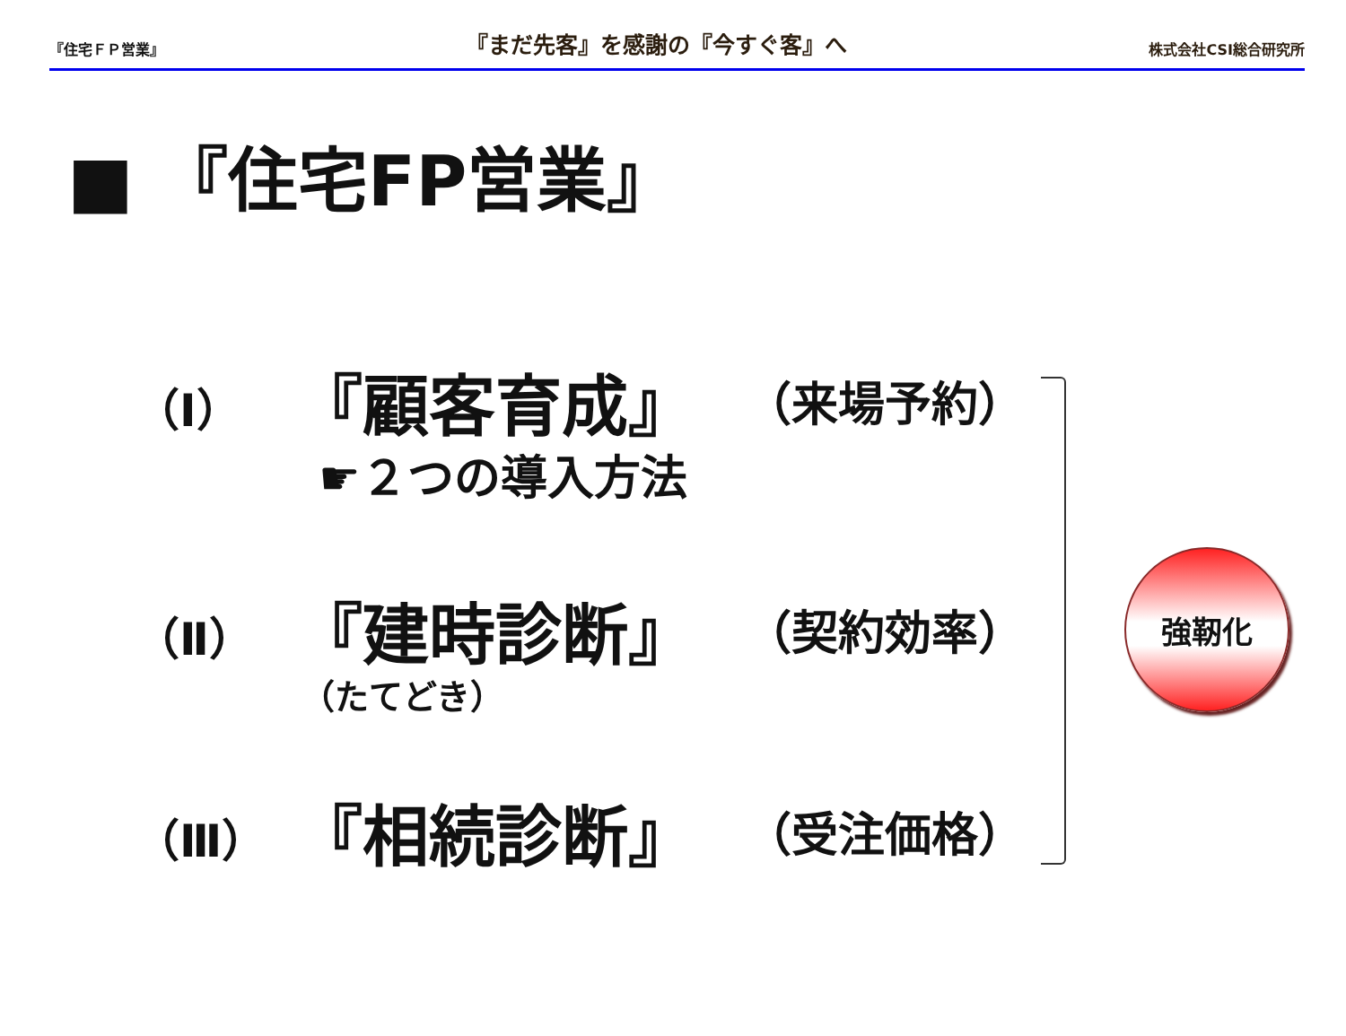『住宅ＦＰ営業』 『まだ先客』を感謝の『今すぐ客』へ 株式会社CSI総合研究所
■ 『住宅FP営業』
（Ⅰ） 『顧客育成』 （来場予約）
☛２つの導入方法
（Ⅱ） 『建時診断』 （契約効率）
（たてどき）
（Ⅲ） 『相続診断』 （受注価格）
強靭化